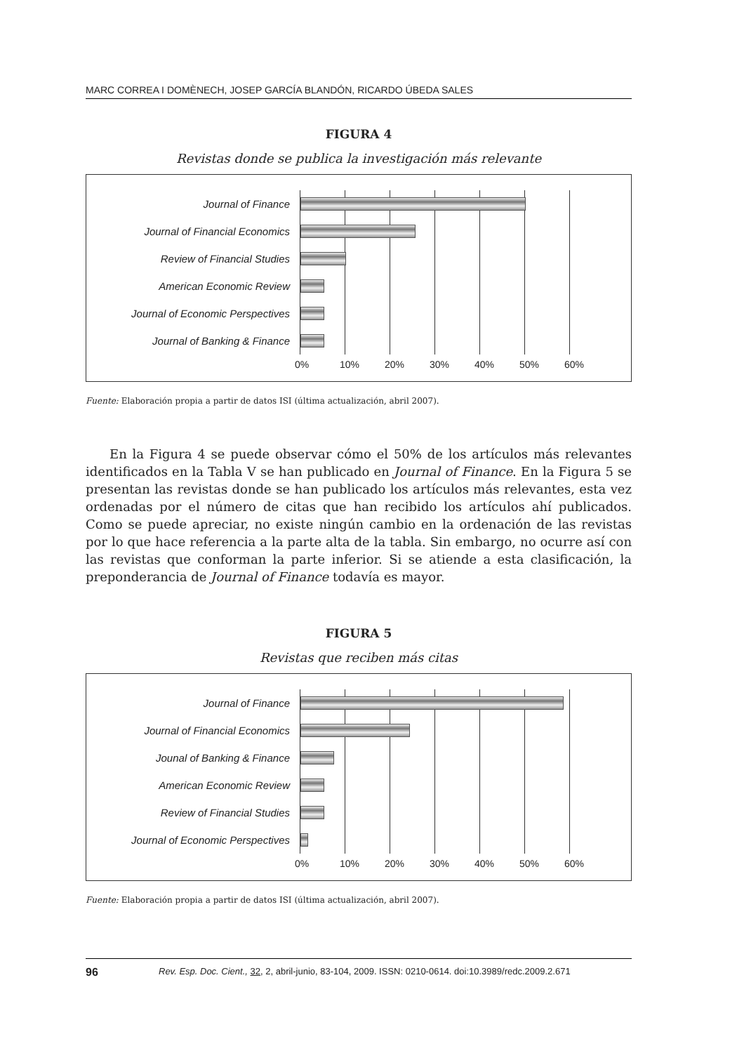MARC CORREA I DOMÈNECH, JOSEP GARCÍA BLANDÓN, RICARDO ÚBEDA SALES
FIGURA 4
Revistas donde se publica la investigación más relevante
Journal of Finance
Journal of Financial Economics
Review of Financial Studies
American Economic Review
Journal of Economic Perspectives
Journal of Banking & Finance
0% 10% 20% 30% 40% 50% 60%
Fuente: Elaboración propia a partir de datos ISI (última actualización, abril 2007).
En la Figura 4 se puede observar cómo el 50% de los artículos más relevantes identificados en la Tabla V se han publicado en Journal of Finance. En la Figura 5 se presentan las revistas donde se han publicado los artículos más relevantes, esta vez ordenadas por el número de citas que han recibido los artículos ahí publicados. Como se puede apreciar, no existe ningún cambio en la ordenación de las revistas por lo que hace referencia a la parte alta de la tabla. Sin embargo, no ocurre así con las revistas que conforman la parte inferior. Si se atiende a esta clasificación, la preponderancia de Journal of Finance todavía es mayor.
FIGURA 5
Revistas que reciben más citas
Journal of Finance
Journal of Financial Economics
Jounal of Banking & Finance
American Economic Review
Review of Financial Studies
Journal of Economic Perspectives
0% 10% 20% 30% 40% 50% 60%
Fuente: Elaboración propia a partir de datos ISI (última actualización, abril 2007).
96 Rev. Esp. Doc. Cient., 32, 2, abril-junio, 83-104, 2009. ISSN: 0210-0614. doi:10.3989/redc.2009.2.671